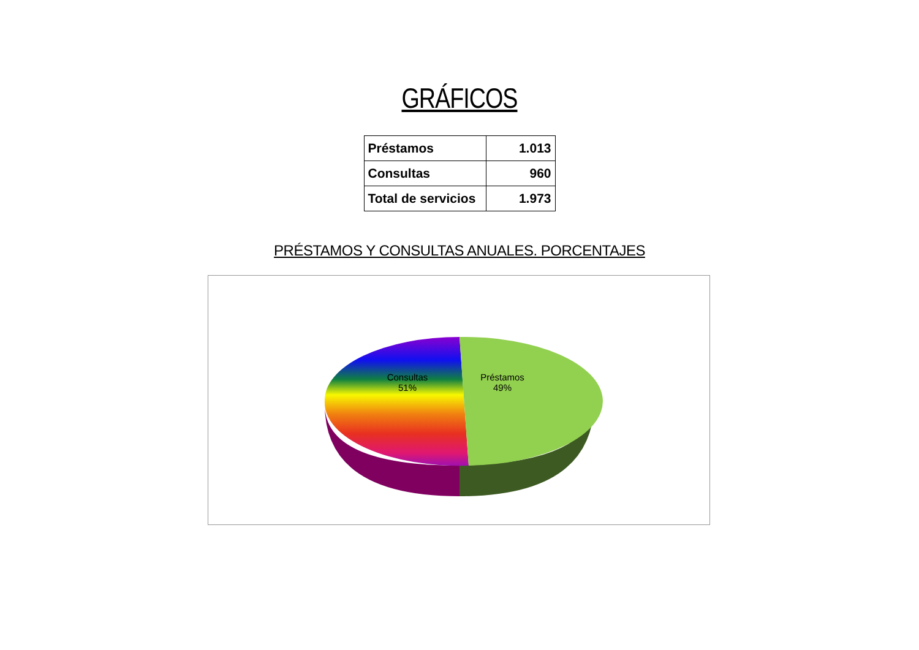GRÁFICOS
| Préstamos | 1.013 |
| Consultas | 960 |
| Total de servicios | 1.973 |
PRÉSTAMOS Y CONSULTAS ANUALES. PORCENTAJES
Consultas
51%
Préstamos
49%